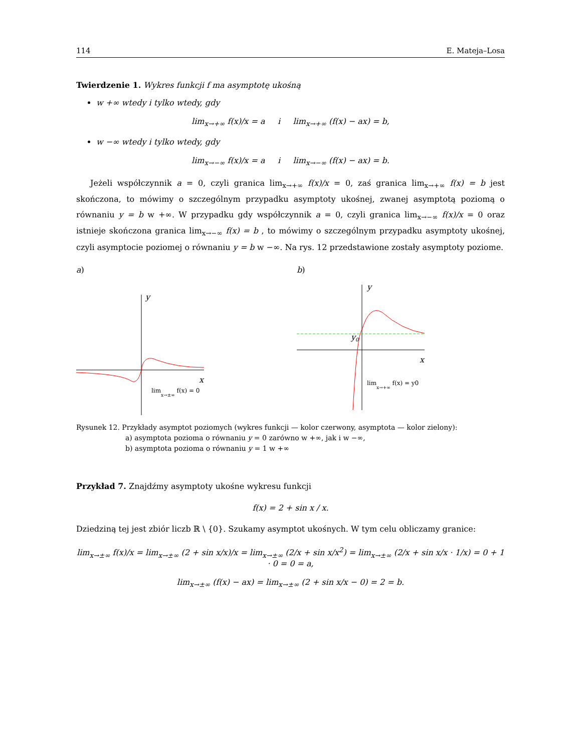114 E. Mateja–Losa
Twierdzenie 1. Wykres funkcji f ma asymptotę ukośną
w +∞ wtedy i tylko wtedy, gdy
lim<sub>x→+∞</sub> f(x)/x = a i lim<sub>x→+∞</sub> (f(x) − ax) = b,
w −∞ wtedy i tylko wtedy, gdy
lim<sub>x→−∞</sub> f(x)/x = a i lim<sub>x→−∞</sub> (f(x) − ax) = b.
Jeżeli współczynnik a = 0, czyli granica lim<sub>x→+∞</sub> f(x)/x = 0, zaś granica lim<sub>x→+∞</sub> f(x) = b jest skończona, to mówimy o szczególnym przypadku asymptoty ukośnej, zwanej asymptotą poziomą o równaniu y = b w +∞. W przypadku gdy współczynnik a = 0, czyli granica lim<sub>x→−∞</sub> f(x)/x = 0 oraz istnieje skończona granica lim<sub>x→−∞</sub> f(x) = b , to mówimy o szczególnym przypadku asymptoty ukośnej, czyli asymptocie poziomej o równaniu y = b w −∞. Na rys. 12 przedstawione zostały asymptoty poziome.
a)
y
x
limx→±∞ f(x) = 0
b)
y
x
y0
limx→+∞ f(x) = y0
Rysunek 12. Przykłady asymptot poziomych (wykres funkcji — kolor czerwony, asymptota — kolor zielony):
a) asymptota pozioma o równaniu y = 0 zarówno w +∞, jak i w −∞,
b) asymptota pozioma o równaniu y = 1 w +∞
Przykład 7. Znajdźmy asymptoty ukośne wykresu funkcji
f(x) = 2 + sin x / x.
Dziedziną tej jest zbiór liczb ℝ \ {0}. Szukamy asymptot ukośnych. W tym celu obliczamy granice:
lim<sub>x→±∞</sub> f(x)/x = lim<sub>x→±∞</sub> (2 + sin x/x)/x = lim<sub>x→±∞</sub> (2/x + sin x/x<sup>2</sup>) = lim<sub>x→±∞</sub> (2/x + sin x/x · 1/x) = 0 + 1 · 0 = 0 = a,
lim<sub>x→±∞</sub> (f(x) − ax) = lim<sub>x→±∞</sub> (2 + sin x/x − 0) = 2 = b.